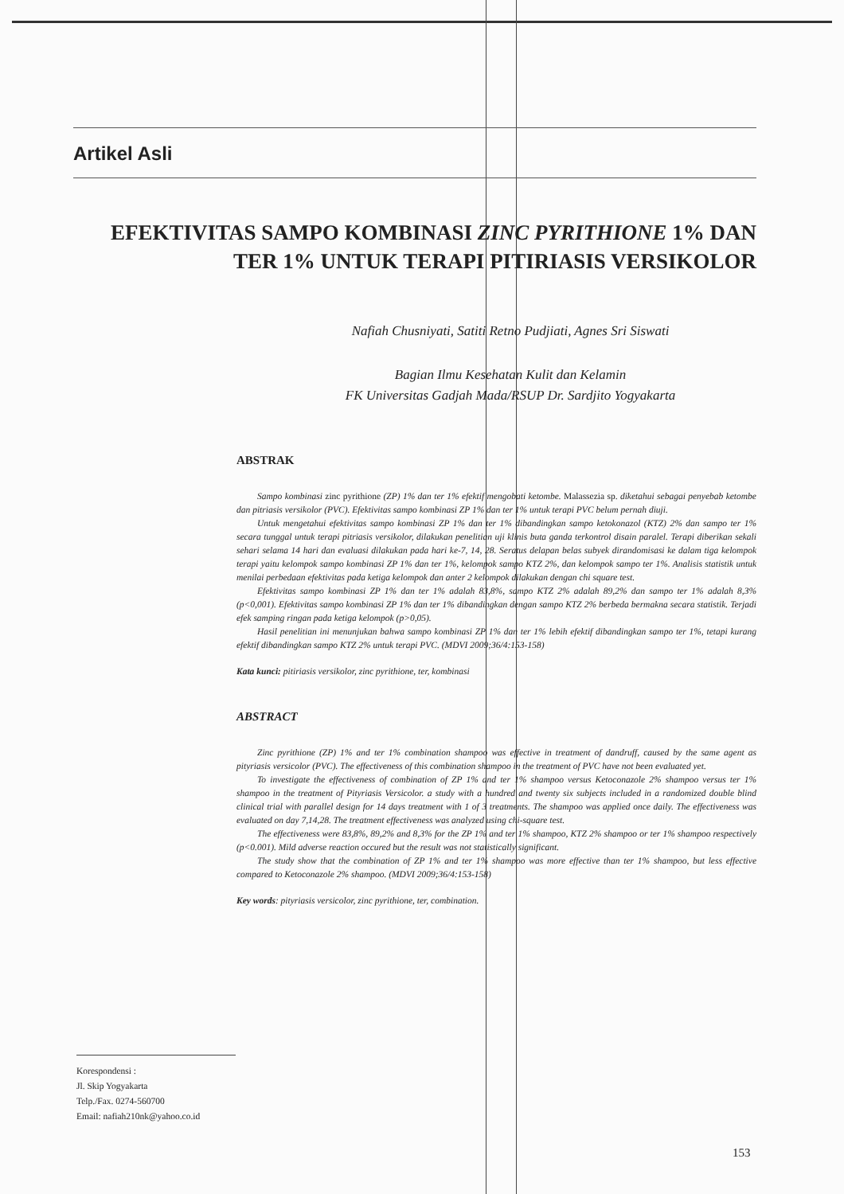Artikel Asli
EFEKTIVITAS SAMPO KOMBINASI ZINC PYRITHIONE 1% DAN
TER 1% UNTUK TERAPI PITIRIASIS VERSIKOLOR
Nafiah Chusniyati, Satiti Retno Pudjiati, Agnes Sri Siswati
Bagian Ilmu Kesehatan Kulit dan Kelamin
FK Universitas Gadjah Mada/RSUP Dr. Sardjito Yogyakarta
ABSTRAK
Sampo kombinasi zinc pyrithione (ZP) 1% dan ter 1% efektif mengobati ketombe. Malassezia sp. diketahui sebagai penyebab ketombe dan pitriasis versikolor (PVC). Efektivitas sampo kombinasi ZP 1% dan ter 1% untuk terapi PVC belum pernah diuji.
Untuk mengetahui efektivitas sampo kombinasi ZP 1% dan ter 1% dibandingkan sampo ketokonazol (KTZ) 2% dan sampo ter 1% secara tunggal untuk terapi pitriasis versikolor, dilakukan penelitian uji klinis buta ganda terkontrol disain paralel. Terapi diberikan sekali sehari selama 14 hari dan evaluasi dilakukan pada hari ke-7, 14, 28. Seratus delapan belas subyek dirandomisasi ke dalam tiga kelompok terapi yaitu kelompok sampo kombinasi ZP 1% dan ter 1%, kelompok sampo KTZ 2%, dan kelompok sampo ter 1%. Analisis statistik untuk menilai perbedaan efektivitas pada ketiga kelompok dan anter 2 kelompok dilakukan dengan chi square test.
Efektivitas sampo kombinasi ZP 1% dan ter 1% adalah 83,8%, sampo KTZ 2% adalah 89,2% dan sampo ter 1% adalah 8,3% (p<0,001). Efektivitas sampo kombinasi ZP 1% dan ter 1% dibandingkan dengan sampo KTZ 2% berbeda bermakna secara statistik. Terjadi efek samping ringan pada ketiga kelompok (p>0,05).
Hasil penelitian ini menunjukan bahwa sampo kombinasi ZP 1% dan ter 1% lebih efektif dibandingkan sampo ter 1%, tetapi kurang efektif dibandingkan sampo KTZ 2% untuk terapi PVC. (MDVI 2009;36/4:153-158)
Kata kunci: pitiriasis versikolor, zinc pyrithione, ter, kombinasi
ABSTRACT
Zinc pyrithione (ZP) 1% and ter 1% combination shampoo was effective in treatment of dandruff, caused by the same agent as pityriasis versicolor (PVC). The effectiveness of this combination shampoo in the treatment of PVC have not been evaluated yet.
To investigate the effectiveness of combination of ZP 1% and ter 1% shampoo versus Ketoconazole 2% shampoo versus ter 1% shampoo in the treatment of Pityriasis Versicolor. a study with a hundred and twenty six subjects included in a randomized double blind clinical trial with parallel design for 14 days treatment with 1 of 3 treatments. The shampoo was applied once daily. The effectiveness was evaluated on day 7,14,28. The treatment effectiveness was analyzed using chi-square test.
The effectiveness were 83,8%, 89,2% and 8,3% for the ZP 1% and ter 1% shampoo, KTZ 2% shampoo or ter 1% shampoo respectively (p<0.001). Mild adverse reaction occured but the result was not statistically significant.
The study show that the combination of ZP 1% and ter 1% shampoo was more effective than ter 1% shampoo, but less effective compared to Ketoconazole 2% shampoo. (MDVI 2009;36/4:153-158)
Key words: pityriasis versicolor, zinc pyrithione, ter, combination.
Korespondensi :
Jl. Skip Yogyakarta
Telp./Fax. 0274-560700
Email: nafiah210nk@yahoo.co.id
153